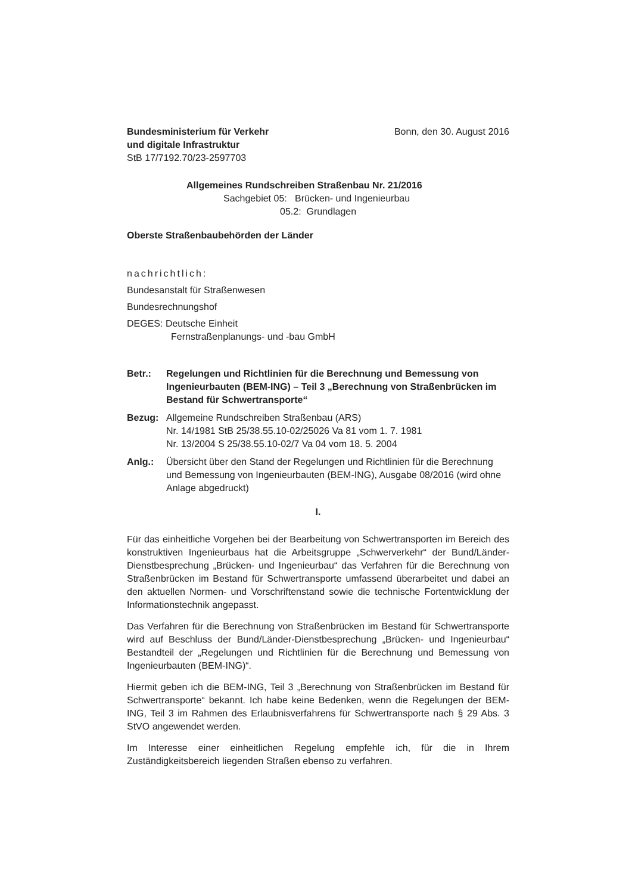Bundesministerium für Verkehr Bonn, den 30. August 2016
und digitale Infrastruktur
StB 17/7192.70/23-2597703
Allgemeines Rundschreiben Straßenbau Nr. 21/2016
Sachgebiet 05: Brücken- und Ingenieurbau
05.2: Grundlagen
Oberste Straßenbaubehörden der Länder
nachrichtlich:
Bundesanstalt für Straßenwesen
Bundesrechnungshof
DEGES: Deutsche Einheit
Fernstraßenplanungs- und -bau GmbH
Betr.: Regelungen und Richtlinien für die Berechnung und Bemessung von Ingenieurbauten (BEM-ING) – Teil 3 „Berechnung von Straßenbrücken im Bestand für Schwertransporte“
Bezug: Allgemeine Rundschreiben Straßenbau (ARS)
Nr. 14/1981 StB 25/38.55.10-02/25026 Va 81 vom 1. 7. 1981
Nr. 13/2004 S 25/38.55.10-02/7 Va 04 vom 18. 5. 2004
Anlg.: Übersicht über den Stand der Regelungen und Richtlinien für die Berechnung und Bemessung von Ingenieurbauten (BEM-ING), Ausgabe 08/2016 (wird ohne Anlage abgedruckt)
I.
Für das einheitliche Vorgehen bei der Bearbeitung von Schwertransporten im Bereich des konstruktiven Ingenieurbaus hat die Arbeitsgruppe „Schwerverkehr“ der Bund/Länder-Dienstbesprechung „Brücken- und Ingenieurbau“ das Verfahren für die Berechnung von Straßenbrücken im Bestand für Schwertransporte umfassend überarbeitet und dabei an den aktuellen Normen- und Vorschriftenstand sowie die technische Fortentwicklung der Informationstechnik angepasst.
Das Verfahren für die Berechnung von Straßenbrücken im Bestand für Schwertransporte wird auf Beschluss der Bund/Länder-Dienstbesprechung „Brücken- und Ingenieurbau“ Bestandteil der „Regelungen und Richtlinien für die Berechnung und Bemessung von Ingenieurbauten (BEM-ING)“.
Hiermit geben ich die BEM-ING, Teil 3 „Berechnung von Straßenbrücken im Bestand für Schwertransporte“ bekannt. Ich habe keine Bedenken, wenn die Regelungen der BEM-ING, Teil 3 im Rahmen des Erlaubnisverfahrens für Schwertransporte nach § 29 Abs. 3 StVO angewendet werden.
Im Interesse einer einheitlichen Regelung empfehle ich, für die in Ihrem Zuständigkeitsbereich liegenden Straßen ebenso zu verfahren.